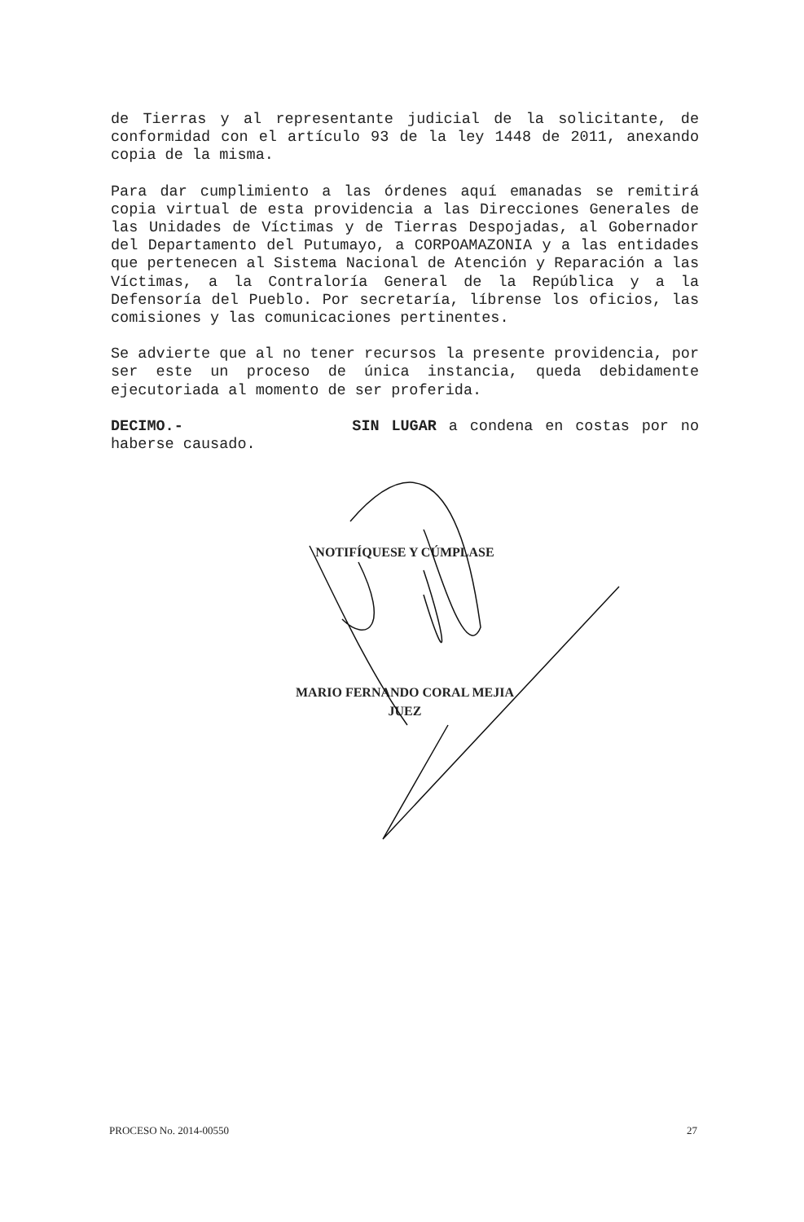de Tierras y al representante judicial de la solicitante, de conformidad con el artículo 93 de la ley 1448 de 2011, anexando copia de la misma.
Para dar cumplimiento a las órdenes aquí emanadas se remitirá copia virtual de esta providencia a las Direcciones Generales de las Unidades de Víctimas y de Tierras Despojadas, al Gobernador del Departamento del Putumayo, a CORPOAMAZONIA y a las entidades que pertenecen al Sistema Nacional de Atención y Reparación a las Víctimas, a la Contraloría General de la República y a la Defensoría del Pueblo. Por secretaría, líbrense los oficios, las comisiones y las comunicaciones pertinentes.
Se advierte que al no tener recursos la presente providencia, por ser este un proceso de única instancia, queda debidamente ejecutoriada al momento de ser proferida.
DECIMO.- SIN LUGAR a condena en costas por no haberse causado.
NOTIFÍQUESE Y CÚMPLASE
MARIO FERNANDO CORAL MEJIA
JUEZ
PROCESO No. 2014-00550 27